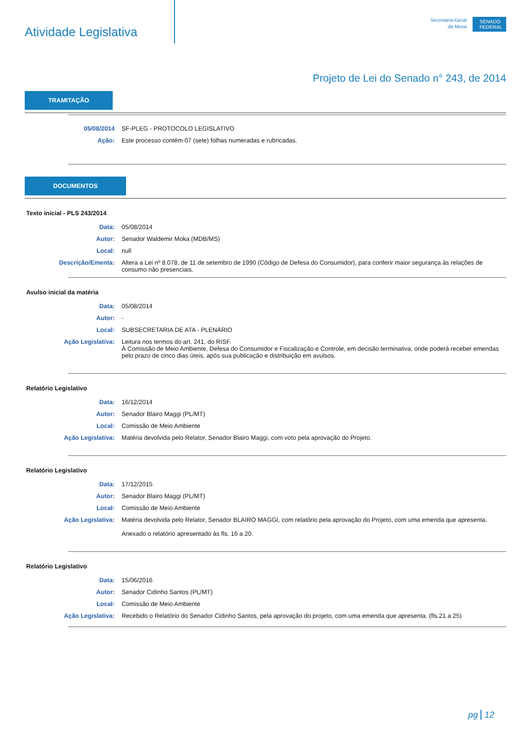Atividade Legislativa
Secretaria-Geral
da Mesa
SENADO FEDERAL
Projeto de Lei do Senado n° 243, de 2014
TRAMITAÇÃO
05/08/2014 SF-PLEG - PROTOCOLO LEGISLATIVO
Ação: Este processo contém 07 (sete) folhas numeradas e rubricadas.
DOCUMENTOS
Texto inicial - PLS 243/2014
Data: 05/08/2014
Autor: Senador Waldemir Moka (MDB/MS)
Local: null
Descrição/Ementa: Altera a Lei nº 8.078, de 11 de setembro de 1990 (Código de Defesa do Consumidor), para conferir maior segurança às relações de consumo não presenciais.
Avulso inicial da matéria
Data: 05/08/2014
Autor: -
Local: SUBSECRETARIA DE ATA - PLENÁRIO
Ação Legislativa: Leitura nos termos do art. 241, do RISF.
À Comissão de Meio Ambiente, Defesa do Consumidor e Fiscalização e Controle, em decisão terminativa, onde poderá receber emendas pelo prazo de cinco dias úteis, após sua publicação e distribuição em avulsos.
Relatório Legislativo
Data: 16/12/2014
Autor: Senador Blairo Maggi (PL/MT)
Local: Comissão de Meio Ambiente
Ação Legislativa: Matéria devolvida pelo Relator, Senador Blairo Maggi, com voto pela aprovação do Projeto.
Relatório Legislativo
Data: 17/12/2015
Autor: Senador Blairo Maggi (PL/MT)
Local: Comissão de Meio Ambiente
Ação Legislativa: Matéria devolvida pelo Relator, Senador BLAIRO MAGGI, com relatório pela aprovação do Projeto, com uma emenda que apresenta.
Anexado o relatório apresentado às fls. 16 a 20.
Relatório Legislativo
Data: 15/06/2016
Autor: Senador Cidinho Santos (PL/MT)
Local: Comissão de Meio Ambiente
Ação Legislativa: Recebido o Relatório do Senador Cidinho Santos, pela aprovação do projeto, com uma emenda que apresenta. (fls.21 a 25)
pg 12